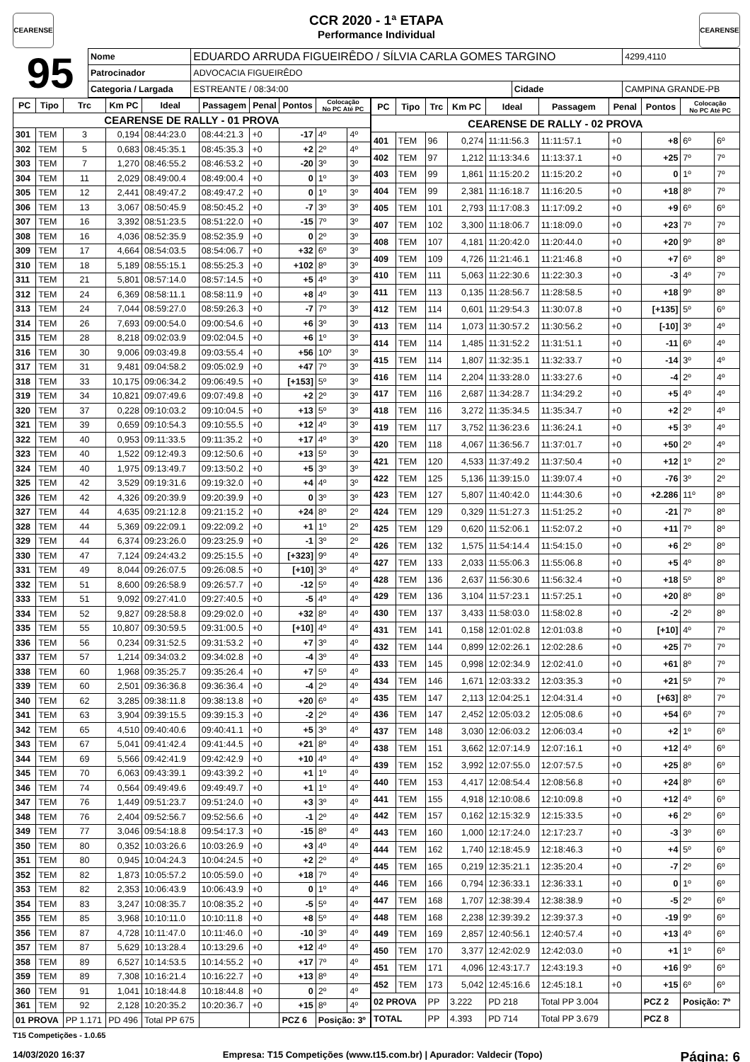CEARENSE
CCR 2020 - 1ª ETAPA
Performance Individual
CEARENSE
| 95 | Nome | EDUARDO ARRUDA FIGUEIRÊDO / SÍLVIA CARLA GOMES TARGINO | | | | 4299,4110 |
| | Patrocinador | ADVOCACIA FIGUEIRÊDO | | | | |
| | Categoria / Largada | | ESTREANTE / 08:34:00 | Cidade | CAMPINA GRANDE-PB | |
| PC | Tipo | Trc | Km PC | Ideal | Passagem | Penal | Pontos | Colocação No PC Até PC | |
| --- | --- | --- | --- | --- | --- | --- | --- | --- | --- |
| CEARENSE DE RALLY - 01 PROVA | | | | | | | | | |
| 301 | TEM | 3 | 0,194 | 08:44:23.0 | 08:44:21.3 | +0 | -17 | 4º | 4º |
| 302 | TEM | 5 | 0,683 | 08:45:35.1 | 08:45:35.3 | +0 | +2 | 2º | 4º |
| 303 | TEM | 7 | 1,270 | 08:46:55.2 | 08:46:53.2 | +0 | -20 | 3º | 3º |
| 304 | TEM | 11 | 2,029 | 08:49:00.4 | 08:49:00.4 | +0 | 0 | 1º | 3º |
| 305 | TEM | 12 | 2,441 | 08:49:47.2 | 08:49:47.2 | +0 | 0 | 1º | 3º |
| 306 | TEM | 13 | 3,067 | 08:50:45.9 | 08:50:45.2 | +0 | -7 | 3º | 3º |
| 307 | TEM | 16 | 3,392 | 08:51:23.5 | 08:51:22.0 | +0 | -15 | 7º | 3º |
| 308 | TEM | 16 | 4,036 | 08:52:35.9 | 08:52:35.9 | +0 | 0 | 2º | 3º |
| 309 | TEM | 17 | 4,664 | 08:54:03.5 | 08:54:06.7 | +0 | +32 | 6º | 3º |
| 310 | TEM | 18 | 5,189 | 08:55:15.1 | 08:55:25.3 | +0 | +102 | 8º | 3º |
| 311 | TEM | 21 | 5,801 | 08:57:14.0 | 08:57:14.5 | +0 | +5 | 4º | 3º |
| 312 | TEM | 24 | 6,369 | 08:58:11.1 | 08:58:11.9 | +0 | +8 | 4º | 3º |
| 313 | TEM | 24 | 7,044 | 08:59:27.0 | 08:59:26.3 | +0 | -7 | 7º | 3º |
| 314 | TEM | 26 | 7,693 | 09:00:54.0 | 09:00:54.6 | +0 | +6 | 3º | 3º |
| 315 | TEM | 28 | 8,218 | 09:02:03.9 | 09:02:04.5 | +0 | +6 | 1º | 3º |
| 316 | TEM | 30 | 9,006 | 09:03:49.8 | 09:03:55.4 | +0 | +56 | 10º | 3º |
| 317 | TEM | 31 | 9,481 | 09:04:58.2 | 09:05:02.9 | +0 | +47 | 7º | 3º |
| 318 | TEM | 33 | 10,175 | 09:06:34.2 | 09:06:49.5 | +0 | [+153] | 5º | 3º |
| 319 | TEM | 34 | 10,821 | 09:07:49.6 | 09:07:49.8 | +0 | +2 | 2º | 3º |
| 320 | TEM | 37 | 0,228 | 09:10:03.2 | 09:10:04.5 | +0 | +13 | 5º | 3º |
| 321 | TEM | 39 | 0,659 | 09:10:54.3 | 09:10:55.5 | +0 | +12 | 4º | 3º |
| 322 | TEM | 40 | 0,953 | 09:11:33.5 | 09:11:35.2 | +0 | +17 | 4º | 3º |
| 323 | TEM | 40 | 1,522 | 09:12:49.3 | 09:12:50.6 | +0 | +13 | 5º | 3º |
| 324 | TEM | 40 | 1,975 | 09:13:49.7 | 09:13:50.2 | +0 | +5 | 3º | 3º |
| 325 | TEM | 42 | 3,529 | 09:19:31.6 | 09:19:32.0 | +0 | +4 | 4º | 3º |
| 326 | TEM | 42 | 4,326 | 09:20:39.9 | 09:20:39.9 | +0 | 0 | 3º | 3º |
| 327 | TEM | 44 | 4,635 | 09:21:12.8 | 09:21:15.2 | +0 | +24 | 8º | 2º |
| 328 | TEM | 44 | 5,369 | 09:22:09.1 | 09:22:09.2 | +0 | +1 | 1º | 2º |
| 329 | TEM | 44 | 6,374 | 09:23:26.0 | 09:23:25.9 | +0 | -1 | 3º | 2º |
| 330 | TEM | 47 | 7,124 | 09:24:43.2 | 09:25:15.5 | +0 | [+323] | 9º | 4º |
| 331 | TEM | 49 | 8,044 | 09:26:07.5 | 09:26:08.5 | +0 | [+10] | 3º | 4º |
| 332 | TEM | 51 | 8,600 | 09:26:58.9 | 09:26:57.7 | +0 | -12 | 5º | 4º |
| 333 | TEM | 51 | 9,092 | 09:27:41.0 | 09:27:40.5 | +0 | -5 | 4º | 4º |
| 334 | TEM | 52 | 9,827 | 09:28:58.8 | 09:29:02.0 | +0 | +32 | 8º | 4º |
| 335 | TEM | 55 | 10,807 | 09:30:59.5 | 09:31:00.5 | +0 | [+10] | 4º | 4º |
| 336 | TEM | 56 | 0,234 | 09:31:52.5 | 09:31:53.2 | +0 | +7 | 3º | 4º |
| 337 | TEM | 57 | 1,214 | 09:34:03.2 | 09:34:02.8 | +0 | -4 | 3º | 4º |
| 338 | TEM | 60 | 1,968 | 09:35:25.7 | 09:35:26.4 | +0 | +7 | 5º | 4º |
| 339 | TEM | 60 | 2,501 | 09:36:36.8 | 09:36:36.4 | +0 | -4 | 2º | 4º |
| 340 | TEM | 62 | 3,285 | 09:38:11.8 | 09:38:13.8 | +0 | +20 | 6º | 4º |
| 341 | TEM | 63 | 3,904 | 09:39:15.5 | 09:39:15.3 | +0 | -2 | 2º | 4º |
| 342 | TEM | 65 | 4,510 | 09:40:40.6 | 09:40:41.1 | +0 | +5 | 3º | 4º |
| 343 | TEM | 67 | 5,041 | 09:41:42.4 | 09:41:44.5 | +0 | +21 | 8º | 4º |
| 344 | TEM | 69 | 5,566 | 09:42:41.9 | 09:42:42.9 | +0 | +10 | 4º | 4º |
| 345 | TEM | 70 | 6,063 | 09:43:39.1 | 09:43:39.2 | +0 | +1 | 1º | 4º |
| 346 | TEM | 74 | 0,564 | 09:49:49.6 | 09:49:49.7 | +0 | +1 | 1º | 4º |
| 347 | TEM | 76 | 1,449 | 09:51:23.7 | 09:51:24.0 | +0 | +3 | 3º | 4º |
| 348 | TEM | 76 | 2,404 | 09:52:56.7 | 09:52:56.6 | +0 | -1 | 2º | 4º |
| 349 | TEM | 77 | 3,046 | 09:54:18.8 | 09:54:17.3 | +0 | -15 | 8º | 4º |
| 350 | TEM | 80 | 0,352 | 10:03:26.6 | 10:03:26.9 | +0 | +3 | 4º | 4º |
| 351 | TEM | 80 | 0,945 | 10:04:24.3 | 10:04:24.5 | +0 | +2 | 2º | 4º |
| 352 | TEM | 82 | 1,873 | 10:05:57.2 | 10:05:59.0 | +0 | +18 | 7º | 4º |
| 353 | TEM | 82 | 2,353 | 10:06:43.9 | 10:06:43.9 | +0 | 0 | 1º | 4º |
| 354 | TEM | 83 | 3,247 | 10:08:35.7 | 10:08:35.2 | +0 | -5 | 5º | 4º |
| 355 | TEM | 85 | 3,968 | 10:10:11.0 | 10:10:11.8 | +0 | +8 | 5º | 4º |
| 356 | TEM | 87 | 4,728 | 10:11:47.0 | 10:11:46.0 | +0 | -10 | 3º | 4º |
| 357 | TEM | 87 | 5,629 | 10:13:28.4 | 10:13:29.6 | +0 | +12 | 4º | 4º |
| 358 | TEM | 89 | 6,527 | 10:14:53.5 | 10:14:55.2 | +0 | +17 | 7º | 4º |
| 359 | TEM | 89 | 7,308 | 10:16:21.4 | 10:16:22.7 | +0 | +13 | 8º | 4º |
| 360 | TEM | 91 | 1,041 | 10:18:44.8 | 10:18:44.8 | +0 | 0 | 2º | 4º |
| 361 | TEM | 92 | 2,128 | 10:20:35.2 | 10:20:36.7 | +0 | +15 | 8º | 4º |
| 01 PROVA | | PP 1.171 | PD 496 | Total PP 675 | | | PCZ 6 | Posição: 3º | |
| PC | Tipo | Trc | Km PC | Ideal | Passagem | Penal | Pontos | Colocação No PC Até PC | |
| --- | --- | --- | --- | --- | --- | --- | --- | --- | --- |
| CEARENSE DE RALLY - 02 PROVA | | | | | | | | | |
| 401 | TEM | 96 | 0,274 | 11:11:56.3 | 11:11:57.1 | +0 | +8 | 6º | 6º |
| 402 | TEM | 97 | 1,212 | 11:13:34.6 | 11:13:37.1 | +0 | +25 | 7º | 7º |
| 403 | TEM | 99 | 1,861 | 11:15:20.2 | 11:15:20.2 | +0 | 0 | 1º | 7º |
| 404 | TEM | 99 | 2,381 | 11:16:18.7 | 11:16:20.5 | +0 | +18 | 8º | 7º |
| 405 | TEM | 101 | 2,793 | 11:17:08.3 | 11:17:09.2 | +0 | +9 | 6º | 6º |
| 407 | TEM | 102 | 3,300 | 11:18:06.7 | 11:18:09.0 | +0 | +23 | 7º | 7º |
| 408 | TEM | 107 | 4,181 | 11:20:42.0 | 11:20:44.0 | +0 | +20 | 9º | 8º |
| 409 | TEM | 109 | 4,726 | 11:21:46.1 | 11:21:46.8 | +0 | +7 | 6º | 8º |
| 410 | TEM | 111 | 5,063 | 11:22:30.6 | 11:22:30.3 | +0 | -3 | 4º | 7º |
| 411 | TEM | 113 | 0,135 | 11:28:56.7 | 11:28:58.5 | +0 | +18 | 9º | 8º |
| 412 | TEM | 114 | 0,601 | 11:29:54.3 | 11:30:07.8 | +0 | [+135] | 5º | 6º |
| 413 | TEM | 114 | 1,073 | 11:30:57.2 | 11:30:56.2 | +0 | [-10] | 3º | 4º |
| 414 | TEM | 114 | 1,485 | 11:31:52.2 | 11:31:51.1 | +0 | -11 | 6º | 4º |
| 415 | TEM | 114 | 1,807 | 11:32:35.1 | 11:32:33.7 | +0 | -14 | 3º | 4º |
| 416 | TEM | 114 | 2,204 | 11:33:28.0 | 11:33:27.6 | +0 | -4 | 2º | 4º |
| 417 | TEM | 116 | 2,687 | 11:34:28.7 | 11:34:29.2 | +0 | +5 | 4º | 4º |
| 418 | TEM | 116 | 3,272 | 11:35:34.5 | 11:35:34.7 | +0 | +2 | 2º | 4º |
| 419 | TEM | 117 | 3,752 | 11:36:23.6 | 11:36:24.1 | +0 | +5 | 3º | 4º |
| 420 | TEM | 118 | 4,067 | 11:36:56.7 | 11:37:01.7 | +0 | +50 | 2º | 4º |
| 421 | TEM | 120 | 4,533 | 11:37:49.2 | 11:37:50.4 | +0 | +12 | 1º | 2º |
| 422 | TEM | 125 | 5,136 | 11:39:15.0 | 11:39:07.4 | +0 | -76 | 3º | 2º |
| 423 | TEM | 127 | 5,807 | 11:40:42.0 | 11:44:30.6 | +0 | +2.286 | 11º | 8º |
| 424 | TEM | 129 | 0,329 | 11:51:27.3 | 11:51:25.2 | +0 | -21 | 7º | 8º |
| 425 | TEM | 129 | 0,620 | 11:52:06.1 | 11:52:07.2 | +0 | +11 | 7º | 8º |
| 426 | TEM | 132 | 1,575 | 11:54:14.4 | 11:54:15.0 | +0 | +6 | 2º | 8º |
| 427 | TEM | 133 | 2,033 | 11:55:06.3 | 11:55:06.8 | +0 | +5 | 4º | 8º |
| 428 | TEM | 136 | 2,637 | 11:56:30.6 | 11:56:32.4 | +0 | +18 | 5º | 8º |
| 429 | TEM | 136 | 3,104 | 11:57:23.1 | 11:57:25.1 | +0 | +20 | 8º | 8º |
| 430 | TEM | 137 | 3,433 | 11:58:03.0 | 11:58:02.8 | +0 | -2 | 2º | 8º |
| 431 | TEM | 141 | 0,158 | 12:01:02.8 | 12:01:03.8 | +0 | [+10] | 4º | 7º |
| 432 | TEM | 144 | 0,899 | 12:02:26.1 | 12:02:28.6 | +0 | +25 | 7º | 7º |
| 433 | TEM | 145 | 0,998 | 12:02:34.9 | 12:02:41.0 | +0 | +61 | 8º | 7º |
| 434 | TEM | 146 | 1,671 | 12:03:33.2 | 12:03:35.3 | +0 | +21 | 5º | 7º |
| 435 | TEM | 147 | 2,113 | 12:04:25.1 | 12:04:31.4 | +0 | [+63] | 8º | 7º |
| 436 | TEM | 147 | 2,452 | 12:05:03.2 | 12:05:08.6 | +0 | +54 | 6º | 7º |
| 437 | TEM | 148 | 3,030 | 12:06:03.2 | 12:06:03.4 | +0 | +2 | 1º | 6º |
| 438 | TEM | 151 | 3,662 | 12:07:14.9 | 12:07:16.1 | +0 | +12 | 4º | 6º |
| 439 | TEM | 152 | 3,992 | 12:07:55.0 | 12:07:57.5 | +0 | +25 | 8º | 6º |
| 440 | TEM | 153 | 4,417 | 12:08:54.4 | 12:08:56.8 | +0 | +24 | 8º | 6º |
| 441 | TEM | 155 | 4,918 | 12:10:08.6 | 12:10:09.8 | +0 | +12 | 4º | 6º |
| 442 | TEM | 157 | 0,162 | 12:15:32.9 | 12:15:33.5 | +0 | +6 | 2º | 6º |
| 443 | TEM | 160 | 1,000 | 12:17:24.0 | 12:17:23.7 | +0 | -3 | 3º | 6º |
| 444 | TEM | 162 | 1,740 | 12:18:45.9 | 12:18:46.3 | +0 | +4 | 5º | 6º |
| 445 | TEM | 165 | 0,219 | 12:35:21.1 | 12:35:20.4 | +0 | -7 | 2º | 6º |
| 446 | TEM | 166 | 0,794 | 12:36:33.1 | 12:36:33.1 | +0 | 0 | 1º | 6º |
| 447 | TEM | 168 | 1,707 | 12:38:39.4 | 12:38:38.9 | +0 | -5 | 2º | 6º |
| 448 | TEM | 168 | 2,238 | 12:39:39.2 | 12:39:37.3 | +0 | -19 | 9º | 6º |
| 449 | TEM | 169 | 2,857 | 12:40:56.1 | 12:40:57.4 | +0 | +13 | 4º | 6º |
| 450 | TEM | 170 | 3,377 | 12:42:02.9 | 12:42:03.0 | +0 | +1 | 1º | 6º |
| 451 | TEM | 171 | 4,096 | 12:43:17.7 | 12:43:19.3 | +0 | +16 | 9º | 6º |
| 452 | TEM | 173 | 5,042 | 12:45:16.6 | 12:45:18.1 | +0 | +15 | 6º | 6º |
| 02 PROVA | | PP | 3.222 | PD 218 | Total PP 3.004 | | PCZ 2 | Posição: 7º | |
| TOTAL | | PP | 4.393 | PD 714 | Total PP 3.679 | | PCZ 8 | | |
T15 Competições - 1.0.65
14/03/2020 16:37 Empresa: T15 Competições (www.t15.com.br) | Apurador: Valdecir (Topo) Página: 6